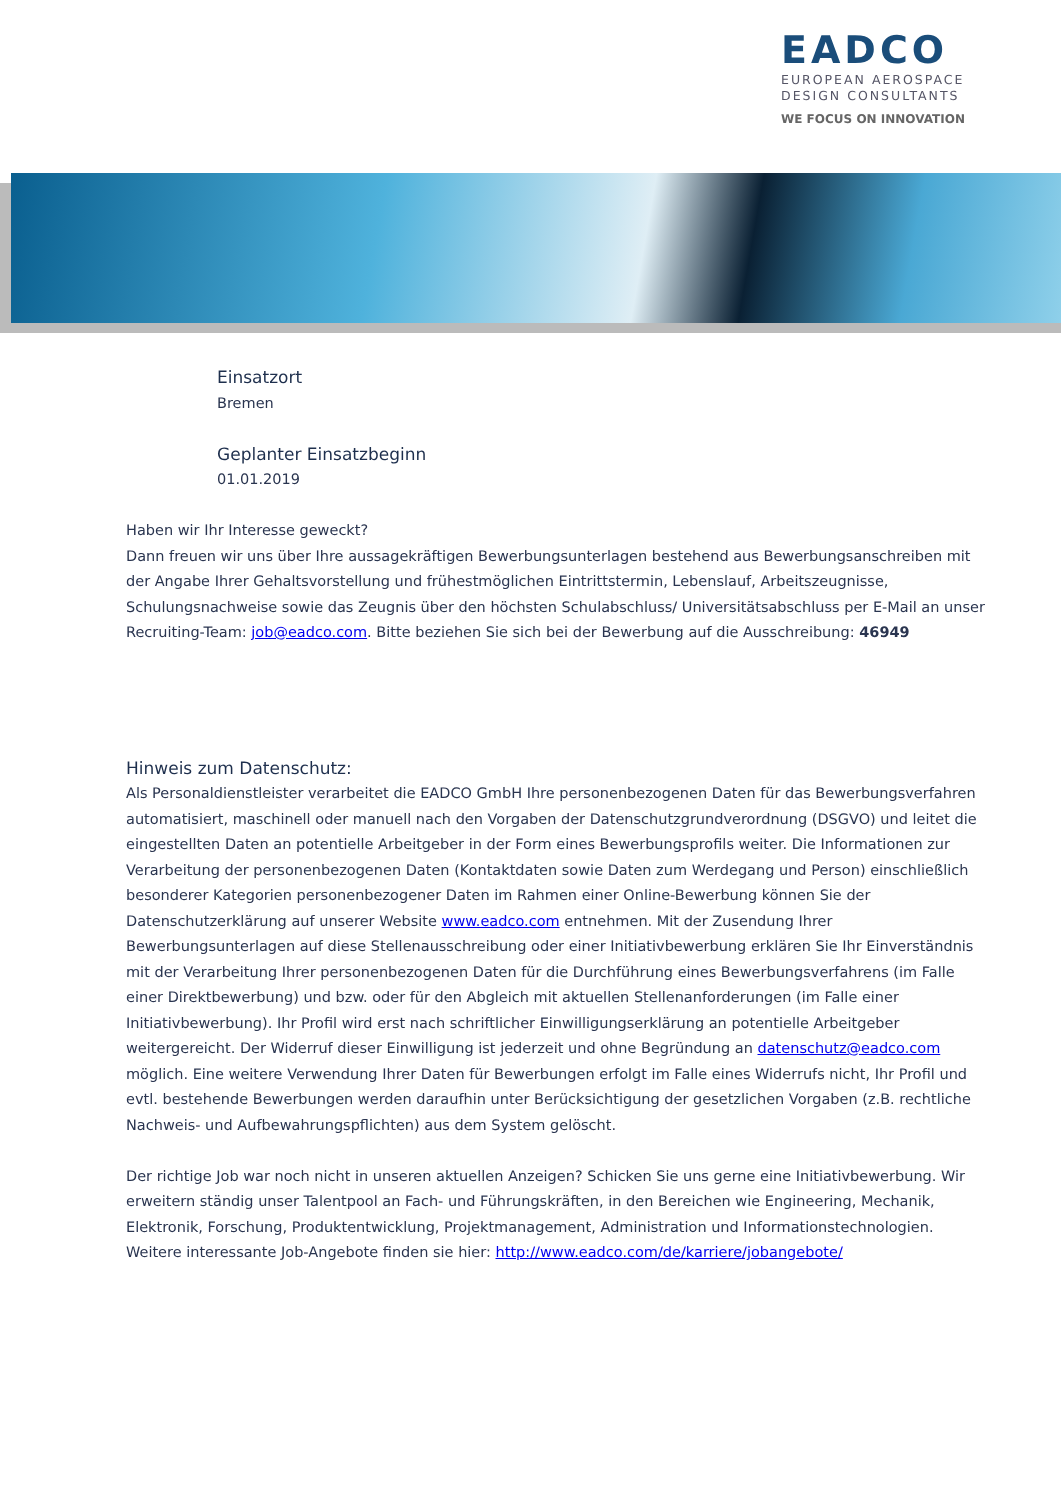EADCO
EUROPEAN AEROSPACE
DESIGN CONSULTANTS
WE FOCUS ON INNOVATION
Einsatzort
Bremen
Geplanter Einsatzbeginn
01.01.2019
Haben wir Ihr Interesse geweckt?
Dann freuen wir uns über Ihre aussagekräftigen Bewerbungsunterlagen bestehend aus Bewerbungsanschreiben mit der Angabe Ihrer Gehaltsvorstellung und frühestmöglichen Eintrittstermin, Lebenslauf, Arbeitszeugnisse, Schulungsnachweise sowie das Zeugnis über den höchsten Schulabschluss/ Universitätsabschluss per E-Mail an unser Recruiting-Team: job@eadco.com. Bitte beziehen Sie sich bei der Bewerbung auf die Ausschreibung: 46949
Hinweis zum Datenschutz:
Als Personaldienstleister verarbeitet die EADCO GmbH Ihre personenbezogenen Daten für das Bewerbungsverfahren automatisiert, maschinell oder manuell nach den Vorgaben der Datenschutzgrundverordnung (DSGVO) und leitet die eingestellten Daten an potentielle Arbeitgeber in der Form eines Bewerbungsprofils weiter. Die Informationen zur Verarbeitung der personenbezogenen Daten (Kontaktdaten sowie Daten zum Werdegang und Person) einschließlich besonderer Kategorien personenbezogener Daten im Rahmen einer Online-Bewerbung können Sie der Datenschutzerklärung auf unserer Website www.eadco.com entnehmen. Mit der Zusendung Ihrer Bewerbungsunterlagen auf diese Stellenausschreibung oder einer Initiativbewerbung erklären Sie Ihr Einverständnis mit der Verarbeitung Ihrer personenbezogenen Daten für die Durchführung eines Bewerbungsverfahrens (im Falle einer Direktbewerbung) und bzw. oder für den Abgleich mit aktuellen Stellenanforderungen (im Falle einer Initiativbewerbung). Ihr Profil wird erst nach schriftlicher Einwilligungserklärung an potentielle Arbeitgeber weitergereicht. Der Widerruf dieser Einwilligung ist jederzeit und ohne Begründung an datenschutz@eadco.com möglich. Eine weitere Verwendung Ihrer Daten für Bewerbungen erfolgt im Falle eines Widerrufs nicht, Ihr Profil und evtl. bestehende Bewerbungen werden daraufhin unter Berücksichtigung der gesetzlichen Vorgaben (z.B. rechtliche Nachweis- und Aufbewahrungspflichten) aus dem System gelöscht.
Der richtige Job war noch nicht in unseren aktuellen Anzeigen? Schicken Sie uns gerne eine Initiativbewerbung. Wir erweitern ständig unser Talentpool an Fach- und Führungskräften, in den Bereichen wie Engineering, Mechanik, Elektronik, Forschung, Produktentwicklung, Projektmanagement, Administration und Informationstechnologien.
Weitere interessante Job-Angebote finden sie hier: http://www.eadco.com/de/karriere/jobangebote/